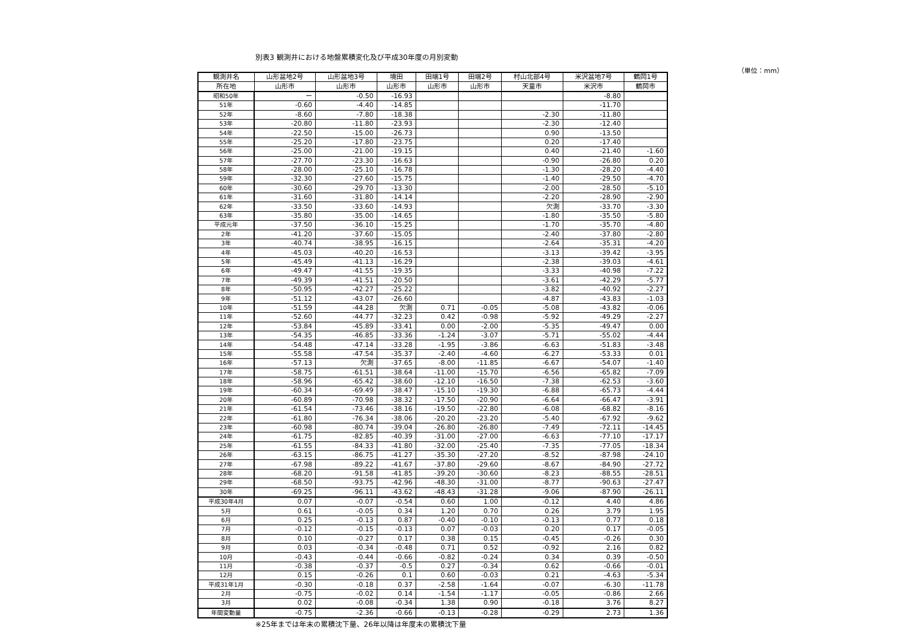別表3 観測井における地盤累積変化及び平成30年度の月別変動
（単位：mm）
| 観測井名 | 山形盆地2号 | 山形盆地3号 | 境田 | 田端1号 | 田端2号 | 村山北部4号 | 米沢盆地7号 | 鶴岡1号 |
| --- | --- | --- | --- | --- | --- | --- | --- | --- |
| 所在地 | 山形市 | 山形市 | 山形市 | 山形市 | 山形市 | 天童市 | 米沢市 | 鶴岡市 |
| 昭和50年 | ー | -0.50 | -16.93 | | | | -8.80 | |
| 51年 | -0.60 | -4.40 | -14.85 | | | | -11.70 | |
| 52年 | -8.60 | -7.80 | -18.38 | | | -2.30 | -11.80 | |
| 53年 | -20.80 | -11.80 | -23.93 | | | -2.30 | -12.40 | |
| 54年 | -22.50 | -15.00 | -26.73 | | | 0.90 | -13.50 | |
| 55年 | -25.20 | -17.80 | -23.75 | | | 0.20 | -17.40 | |
| 56年 | -25.00 | -21.00 | -19.15 | | | 0.40 | -21.40 | -1.60 |
| 57年 | -27.70 | -23.30 | -16.63 | | | -0.90 | -26.80 | 0.20 |
| 58年 | -28.00 | -25.10 | -16.78 | | | -1.30 | -28.20 | -4.40 |
| 59年 | -32.30 | -27.60 | -15.75 | | | -1.40 | -29.50 | -4.70 |
| 60年 | -30.60 | -29.70 | -13.30 | | | -2.00 | -28.50 | -5.10 |
| 61年 | -31.60 | -31.80 | -14.14 | | | -2.20 | -28.90 | -2.90 |
| 62年 | -33.50 | -33.60 | -14.93 | | | 欠測 | -33.70 | -3.30 |
| 63年 | -35.80 | -35.00 | -14.65 | | | -1.80 | -35.50 | -5.80 |
| 平成元年 | -37.50 | -36.10 | -15.25 | | | -1.70 | -35.70 | -4.80 |
| 2年 | -41.20 | -37.60 | -15.05 | | | -2.40 | -37.80 | -2.80 |
| 3年 | -40.74 | -38.95 | -16.15 | | | -2.64 | -35.31 | -4.20 |
| 4年 | -45.03 | -40.20 | -16.53 | | | -3.13 | -39.42 | -3.95 |
| 5年 | -45.49 | -41.13 | -16.29 | | | -2.38 | -39.03 | -4.61 |
| 6年 | -49.47 | -41.55 | -19.35 | | | -3.33 | -40.98 | -7.22 |
| 7年 | -49.39 | -41.51 | -20.50 | | | -3.61 | -42.29 | -5.77 |
| 8年 | -50.95 | -42.27 | -25.22 | | | -3.82 | -40.92 | -2.27 |
| 9年 | -51.12 | -43.07 | -26.60 | | | -4.87 | -43.83 | -1.03 |
| 10年 | -51.59 | -44.28 | 欠測 | 0.71 | -0.05 | -5.08 | -43.82 | -0.06 |
| 11年 | -52.60 | -44.77 | -32.23 | 0.42 | -0.98 | -5.92 | -49.29 | -2.27 |
| 12年 | -53.84 | -45.89 | -33.41 | 0.00 | -2.00 | -5.35 | -49.47 | 0.00 |
| 13年 | -54.35 | -46.85 | -33.36 | -1.24 | -3.07 | -5.71 | -55.02 | -4.44 |
| 14年 | -54.48 | -47.14 | -33.28 | -1.95 | -3.86 | -6.63 | -51.83 | -3.48 |
| 15年 | -55.58 | -47.54 | -35.37 | -2.40 | -4.60 | -6.27 | -53.33 | 0.01 |
| 16年 | -57.13 | 欠測 | -37.65 | -8.00 | -11.85 | -6.67 | -54.07 | -1.40 |
| 17年 | -58.75 | -61.51 | -38.64 | -11.00 | -15.70 | -6.56 | -65.82 | -7.09 |
| 18年 | -58.96 | -65.42 | -38.60 | -12.10 | -16.50 | -7.38 | -62.53 | -3.60 |
| 19年 | -60.34 | -69.49 | -38.47 | -15.10 | -19.30 | -6.88 | -65.73 | -4.44 |
| 20年 | -60.89 | -70.98 | -38.32 | -17.50 | -20.90 | -6.64 | -66.47 | -3.91 |
| 21年 | -61.54 | -73.46 | -38.16 | -19.50 | -22.80 | -6.08 | -68.82 | -8.16 |
| 22年 | -61.80 | -76.34 | -38.06 | -20.20 | -23.20 | -5.40 | -67.92 | -9.62 |
| 23年 | -60.98 | -80.74 | -39.04 | -26.80 | -26.80 | -7.49 | -72.11 | -14.45 |
| 24年 | -61.75 | -82.85 | -40.39 | -31.00 | -27.00 | -6.63 | -77.10 | -17.17 |
| 25年 | -61.55 | -84.33 | -41.80 | -32.00 | -25.40 | -7.35 | -77.05 | -18.34 |
| 26年 | -63.15 | -86.75 | -41.27 | -35.30 | -27.20 | -8.52 | -87.98 | -24.10 |
| 27年 | -67.98 | -89.22 | -41.67 | -37.80 | -29.60 | -8.67 | -84.90 | -27.72 |
| 28年 | -68.20 | -91.58 | -41.85 | -39.20 | -30.60 | -8.23 | -88.55 | -28.51 |
| 29年 | -68.50 | -93.75 | -42.96 | -48.30 | -31.00 | -8.77 | -90.63 | -27.47 |
| 30年 | -69.25 | -96.11 | -43.62 | -48.43 | -31.28 | -9.06 | -87.90 | -26.11 |
| 平成30年4月 | 0.07 | -0.07 | -0.54 | 0.60 | 1.00 | -0.12 | 4.40 | 4.86 |
| 5月 | 0.61 | -0.05 | 0.34 | 1.20 | 0.70 | 0.26 | 3.79 | 1.95 |
| 6月 | 0.25 | -0.13 | 0.87 | -0.40 | -0.10 | -0.13 | 0.77 | 0.18 |
| 7月 | -0.12 | -0.15 | -0.13 | 0.07 | -0.03 | 0.20 | 0.17 | -0.05 |
| 8月 | 0.10 | -0.27 | 0.17 | 0.38 | 0.15 | -0.45 | -0.26 | 0.30 |
| 9月 | 0.03 | -0.34 | -0.48 | 0.71 | 0.52 | -0.92 | 2.16 | 0.82 |
| 10月 | -0.43 | -0.44 | -0.66 | -0.82 | -0.24 | 0.34 | 0.39 | -0.50 |
| 11月 | -0.38 | -0.37 | -0.5 | 0.27 | -0.34 | 0.62 | -0.66 | -0.01 |
| 12月 | 0.15 | -0.26 | 0.1 | 0.60 | -0.03 | 0.21 | -4.63 | -5.34 |
| 平成31年1月 | -0.30 | -0.18 | 0.37 | -2.58 | -1.64 | -0.07 | -6.30 | -11.78 |
| 2月 | -0.75 | -0.02 | 0.14 | -1.54 | -1.17 | -0.05 | -0.86 | 2.66 |
| 3月 | 0.02 | -0.08 | -0.34 | 1.38 | 0.90 | -0.18 | 3.76 | 8.27 |
| 年間変動量 | -0.75 | -2.36 | -0.66 | -0.13 | -0.28 | -0.29 | 2.73 | 1.36 |
※25年までは年末の累積沈下量、26年以降は年度末の累積沈下量